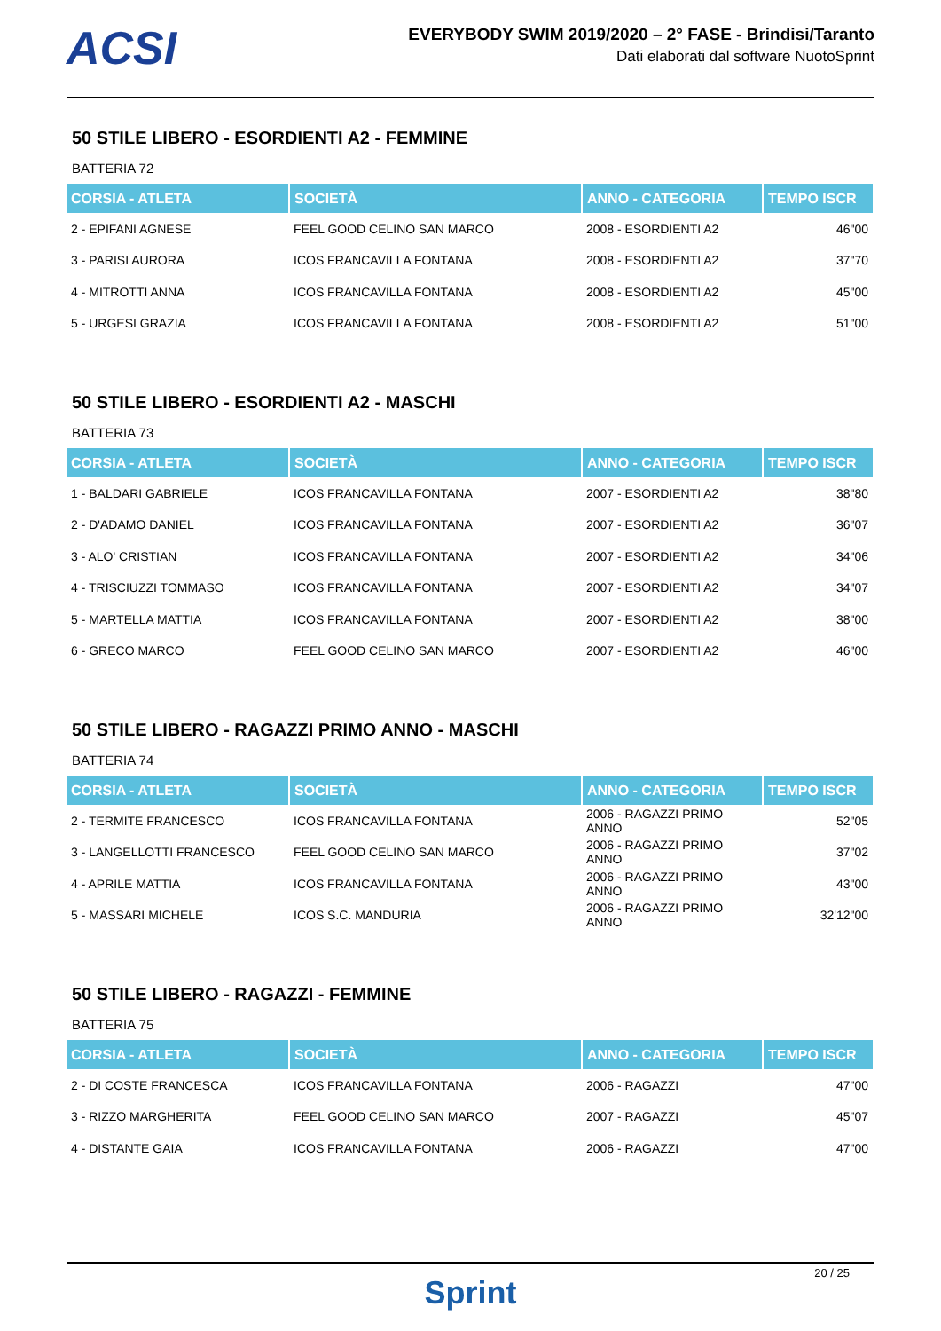ACSI
EVERYBODY SWIM 2019/2020 – 2° FASE - Brindisi/Taranto
Dati elaborati dal software NuotoSprint
50 STILE LIBERO - ESORDIENTI A2 - FEMMINE
BATTERIA 72
| CORSIA - ATLETA | SOCIETÀ | ANNO - CATEGORIA | TEMPO ISCR |
| --- | --- | --- | --- |
| 2 - EPIFANI AGNESE | FEEL GOOD CELINO SAN MARCO | 2008 - ESORDIENTI A2 | 46"00 |
| 3 - PARISI AURORA | ICOS FRANCAVILLA FONTANA | 2008 - ESORDIENTI A2 | 37"70 |
| 4 - MITROTTI ANNA | ICOS FRANCAVILLA FONTANA | 2008 - ESORDIENTI A2 | 45"00 |
| 5 - URGESI GRAZIA | ICOS FRANCAVILLA FONTANA | 2008 - ESORDIENTI A2 | 51"00 |
50 STILE LIBERO - ESORDIENTI A2 - MASCHI
BATTERIA 73
| CORSIA - ATLETA | SOCIETÀ | ANNO - CATEGORIA | TEMPO ISCR |
| --- | --- | --- | --- |
| 1 - BALDARI GABRIELE | ICOS FRANCAVILLA FONTANA | 2007 - ESORDIENTI A2 | 38"80 |
| 2 - D'ADAMO DANIEL | ICOS FRANCAVILLA FONTANA | 2007 - ESORDIENTI A2 | 36"07 |
| 3 - ALO' CRISTIAN | ICOS FRANCAVILLA FONTANA | 2007 - ESORDIENTI A2 | 34"06 |
| 4 - TRISCIUZZI TOMMASO | ICOS FRANCAVILLA FONTANA | 2007 - ESORDIENTI A2 | 34"07 |
| 5 - MARTELLA MATTIA | ICOS FRANCAVILLA FONTANA | 2007 - ESORDIENTI A2 | 38"00 |
| 6 - GRECO MARCO | FEEL GOOD CELINO SAN MARCO | 2007 - ESORDIENTI A2 | 46"00 |
50 STILE LIBERO - RAGAZZI PRIMO ANNO - MASCHI
BATTERIA 74
| CORSIA - ATLETA | SOCIETÀ | ANNO - CATEGORIA | TEMPO ISCR |
| --- | --- | --- | --- |
| 2 - TERMITE FRANCESCO | ICOS FRANCAVILLA FONTANA | 2006 - RAGAZZI PRIMO ANNO | 52"05 |
| 3 - LANGELLOTTI FRANCESCO | FEEL GOOD CELINO SAN MARCO | 2006 - RAGAZZI PRIMO ANNO | 37"02 |
| 4 - APRILE MATTIA | ICOS FRANCAVILLA FONTANA | 2006 - RAGAZZI PRIMO ANNO | 43"00 |
| 5 - MASSARI MICHELE | ICOS S.C. MANDURIA | 2006 - RAGAZZI PRIMO ANNO | 32'12"00 |
50 STILE LIBERO - RAGAZZI - FEMMINE
BATTERIA 75
| CORSIA - ATLETA | SOCIETÀ | ANNO - CATEGORIA | TEMPO ISCR |
| --- | --- | --- | --- |
| 2 - DI COSTE FRANCESCA | ICOS FRANCAVILLA FONTANA | 2006 - RAGAZZI | 47"00 |
| 3 - RIZZO MARGHERITA | FEEL GOOD CELINO SAN MARCO | 2007 - RAGAZZI | 45"07 |
| 4 - DISTANTE GAIA | ICOS FRANCAVILLA FONTANA | 2006 - RAGAZZI | 47"00 |
20 / 25
Sprint